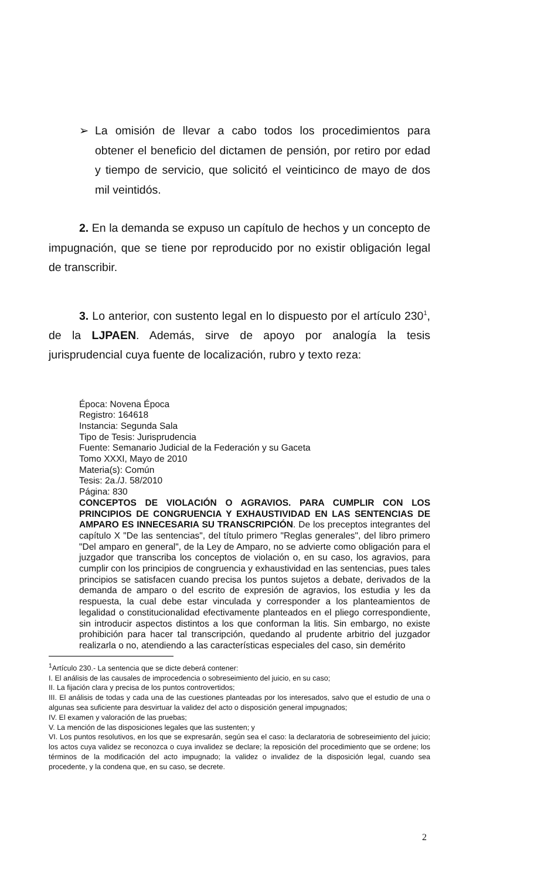➢
La omisión de llevar a cabo todos los procedimientos para obtener el beneficio del dictamen de pensión, por retiro por edad y tiempo de servicio, que solicitó el veinticinco de mayo de dos mil veintidós.
2. En la demanda se expuso un capítulo de hechos y un concepto de impugnación, que se tiene por reproducido por no existir obligación legal de transcribir.
3. Lo anterior, con sustento legal en lo dispuesto por el artículo 230<sup>1</sup>, de la LJPAEN. Además, sirve de apoyo por analogía la tesis jurisprudencial cuya fuente de localización, rubro y texto reza:
Época: Novena Época
Registro: 164618
Instancia: Segunda Sala
Tipo de Tesis: Jurisprudencia
Fuente: Semanario Judicial de la Federación y su Gaceta
Tomo XXXI, Mayo de 2010
Materia(s): Común
Tesis: 2a./J. 58/2010
Página: 830
CONCEPTOS DE VIOLACIÓN O AGRAVIOS. PARA CUMPLIR CON LOS PRINCIPIOS DE CONGRUENCIA Y EXHAUSTIVIDAD EN LAS SENTENCIAS DE AMPARO ES INNECESARIA SU TRANSCRIPCIÓN. De los preceptos integrantes del capítulo X "De las sentencias", del título primero "Reglas generales", del libro primero "Del amparo en general", de la Ley de Amparo, no se advierte como obligación para el juzgador que transcriba los conceptos de violación o, en su caso, los agravios, para cumplir con los principios de congruencia y exhaustividad en las sentencias, pues tales principios se satisfacen cuando precisa los puntos sujetos a debate, derivados de la demanda de amparo o del escrito de expresión de agravios, los estudia y les da respuesta, la cual debe estar vinculada y corresponder a los planteamientos de legalidad o constitucionalidad efectivamente planteados en el pliego correspondiente, sin introducir aspectos distintos a los que conforman la litis. Sin embargo, no existe prohibición para hacer tal transcripción, quedando al prudente arbitrio del juzgador realizarla o no, atendiendo a las características especiales del caso, sin demérito
<sup>1</sup> Artículo 230.- La sentencia que se dicte deberá contener:
I. El análisis de las causales de improcedencia o sobreseimiento del juicio, en su caso;
II. La fijación clara y precisa de los puntos controvertidos;
III. El análisis de todas y cada una de las cuestiones planteadas por los interesados, salvo que el estudio de una o algunas sea suficiente para desvirtuar la validez del acto o disposición general impugnados;
IV. El examen y valoración de las pruebas;
V. La mención de las disposiciones legales que las sustenten; y
VI. Los puntos resolutivos, en los que se expresarán, según sea el caso: la declaratoria de sobreseimiento del juicio; los actos cuya validez se reconozca o cuya invalidez se declare; la reposición del procedimiento que se ordene; los términos de la modificación del acto impugnado; la validez o invalidez de la disposición legal, cuando sea procedente, y la condena que, en su caso, se decrete.
2